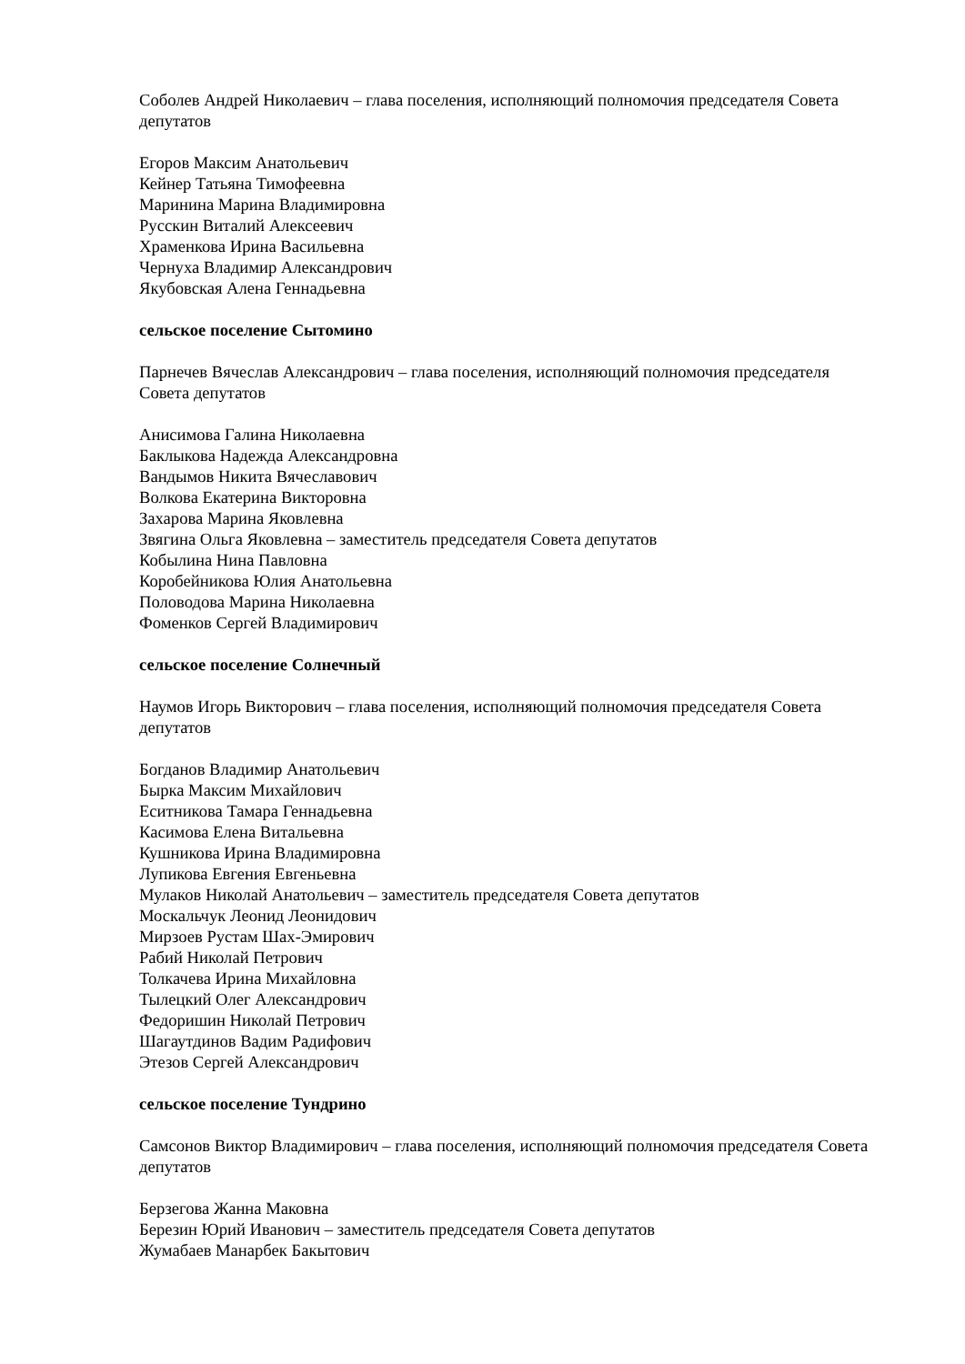Соболев Андрей Николаевич – глава поселения, исполняющий полномочия председателя Совета депутатов
Егоров Максим Анатольевич
Кейнер Татьяна Тимофеевна
Маринина Марина Владимировна
Русскин Виталий Алексеевич
Храменкова Ирина Васильевна
Чернуха Владимир Александрович
Якубовская Алена Геннадьевна
сельское поселение Сытомино
Парнечев Вячеслав Александрович – глава поселения, исполняющий полномочия председателя Совета депутатов
Анисимова Галина Николаевна
Баклыкова Надежда Александровна
Вандымов Никита Вячеславович
Волкова Екатерина Викторовна
Захарова Марина Яковлевна
Звягина Ольга Яковлевна – заместитель председателя Совета депутатов
Кобылина Нина Павловна
Коробейникова Юлия Анатольевна
Половодова Марина Николаевна
Фоменков Сергей Владимирович
сельское поселение Солнечный
Наумов Игорь Викторович – глава поселения, исполняющий полномочия председателя Совета депутатов
Богданов Владимир Анатольевич
Бырка Максим Михайлович
Еситникова Тамара Геннадьевна
Касимова Елена Витальевна
Кушникова Ирина Владимировна
Лупикова Евгения Евгеньевна
Мулаков Николай Анатольевич – заместитель председателя Совета депутатов
Москальчук Леонид Леонидович
Мирзоев Рустам Шах-Эмирович
Рабий Николай Петрович
Толкачева Ирина Михайловна
Тылецкий Олег Александрович
Федоришин Николай Петрович
Шагаутдинов Вадим Радифович
Этезов Сергей Александрович
сельское поселение Тундрино
Самсонов Виктор Владимирович – глава поселения, исполняющий полномочия председателя Совета депутатов
Берзегова Жанна Маковна
Березин Юрий Иванович – заместитель председателя Совета депутатов
Жумабаев Манарбек Бакытович